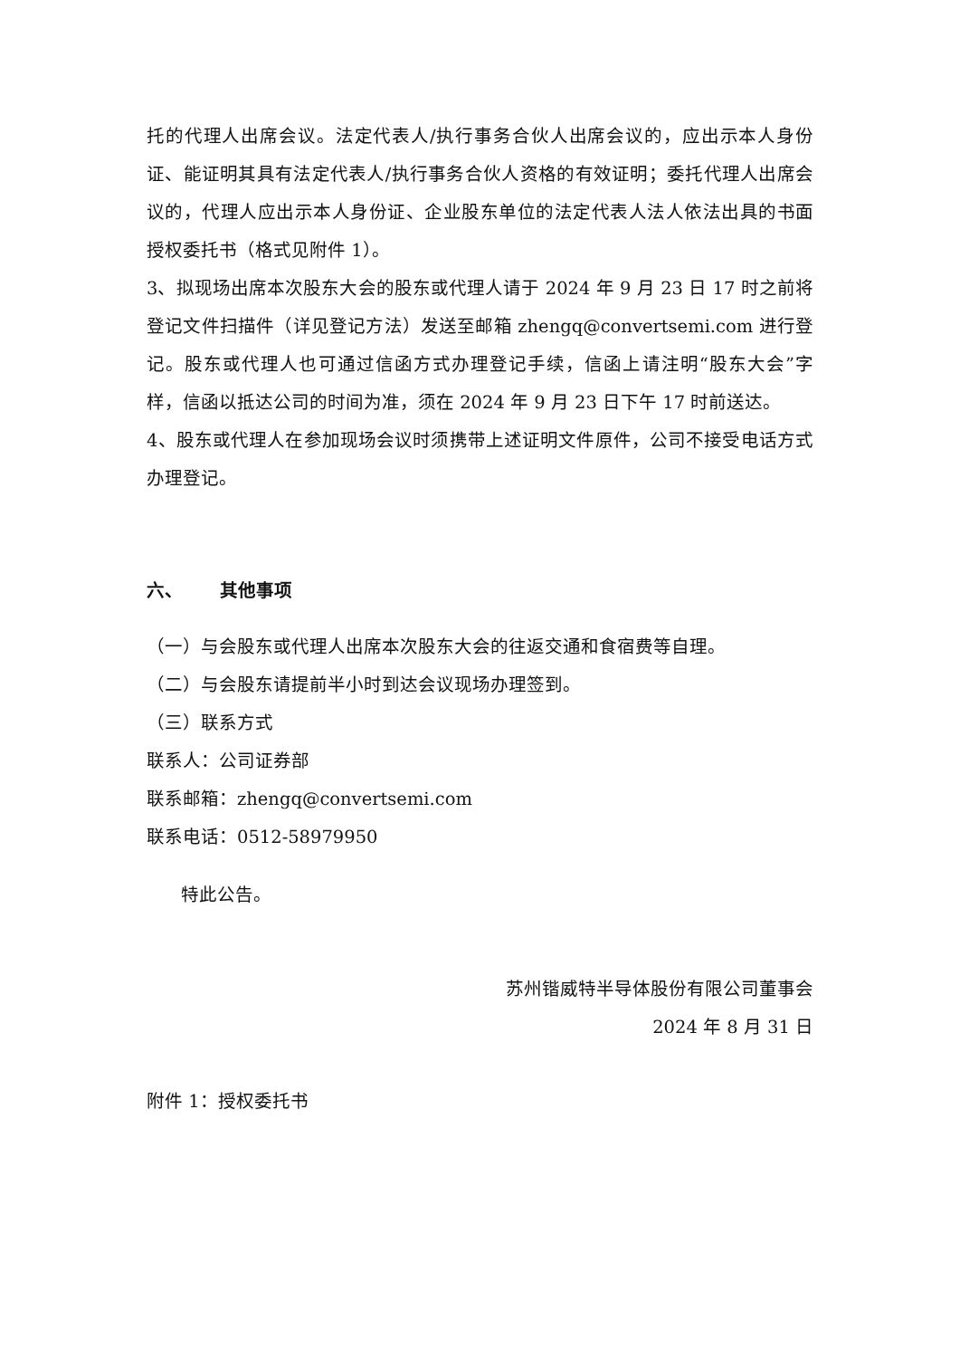托的代理人出席会议。法定代表人/执行事务合伙人出席会议的，应出示本人身份证、能证明其具有法定代表人/执行事务合伙人资格的有效证明；委托代理人出席会议的，代理人应出示本人身份证、企业股东单位的法定代表人法人依法出具的书面授权委托书（格式见附件 1）。
3、拟现场出席本次股东大会的股东或代理人请于 2024 年 9 月 23 日 17 时之前将登记文件扫描件（详见登记方法）发送至邮箱 zhengq@convertsemi.com 进行登记。股东或代理人也可通过信函方式办理登记手续，信函上请注明“股东大会”字样，信函以抵达公司的时间为准，须在 2024 年 9 月 23 日下午 17 时前送达。
4、股东或代理人在参加现场会议时须携带上述证明文件原件，公司不接受电话方式办理登记。
六、 其他事项
（一）与会股东或代理人出席本次股东大会的往返交通和食宿费等自理。
（二）与会股东请提前半小时到达会议现场办理签到。
（三）联系方式
联系人：公司证券部
联系邮箱：zhengq@convertsemi.com
联系电话：0512-58979950
特此公告。
苏州锴威特半导体股份有限公司董事会
2024 年 8 月 31 日
附件 1：授权委托书